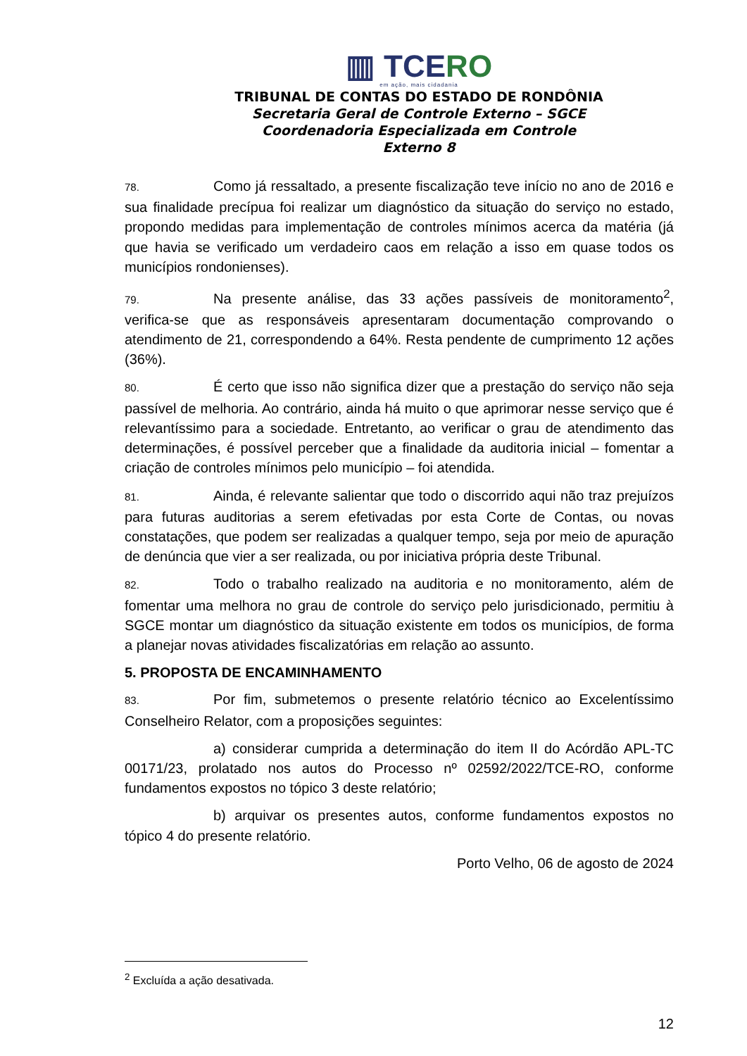▥ TCERO
em ação, mais cidadania
TRIBUNAL DE CONTAS DO ESTADO DE RONDÔNIA
Secretaria Geral de Controle Externo – SGCE
Coordenadoria Especializada em Controle Externo 8
78. Como já ressaltado, a presente fiscalização teve início no ano de 2016 e sua finalidade precípua foi realizar um diagnóstico da situação do serviço no estado, propondo medidas para implementação de controles mínimos acerca da matéria (já que havia se verificado um verdadeiro caos em relação a isso em quase todos os municípios rondonienses).
79. Na presente análise, das 33 ações passíveis de monitoramento<sup>2</sup>, verifica-se que as responsáveis apresentaram documentação comprovando o atendimento de 21, correspondendo a 64%. Resta pendente de cumprimento 12 ações (36%).
80. É certo que isso não significa dizer que a prestação do serviço não seja passível de melhoria. Ao contrário, ainda há muito o que aprimorar nesse serviço que é relevantíssimo para a sociedade. Entretanto, ao verificar o grau de atendimento das determinações, é possível perceber que a finalidade da auditoria inicial – fomentar a criação de controles mínimos pelo município – foi atendida.
81. Ainda, é relevante salientar que todo o discorrido aqui não traz prejuízos para futuras auditorias a serem efetivadas por esta Corte de Contas, ou novas constatações, que podem ser realizadas a qualquer tempo, seja por meio de apuração de denúncia que vier a ser realizada, ou por iniciativa própria deste Tribunal.
82. Todo o trabalho realizado na auditoria e no monitoramento, além de fomentar uma melhora no grau de controle do serviço pelo jurisdicionado, permitiu à SGCE montar um diagnóstico da situação existente em todos os municípios, de forma a planejar novas atividades fiscalizatórias em relação ao assunto.
5. PROPOSTA DE ENCAMINHAMENTO
83. Por fim, submetemos o presente relatório técnico ao Excelentíssimo Conselheiro Relator, com a proposições seguintes:
a) considerar cumprida a determinação do item II do Acórdão APL-TC 00171/23, prolatado nos autos do Processo nº 02592/2022/TCE-RO, conforme fundamentos expostos no tópico 3 deste relatório;
b) arquivar os presentes autos, conforme fundamentos expostos no tópico 4 do presente relatório.
Porto Velho, 06 de agosto de 2024
<sup>2</sup> Excluída a ação desativada.
12